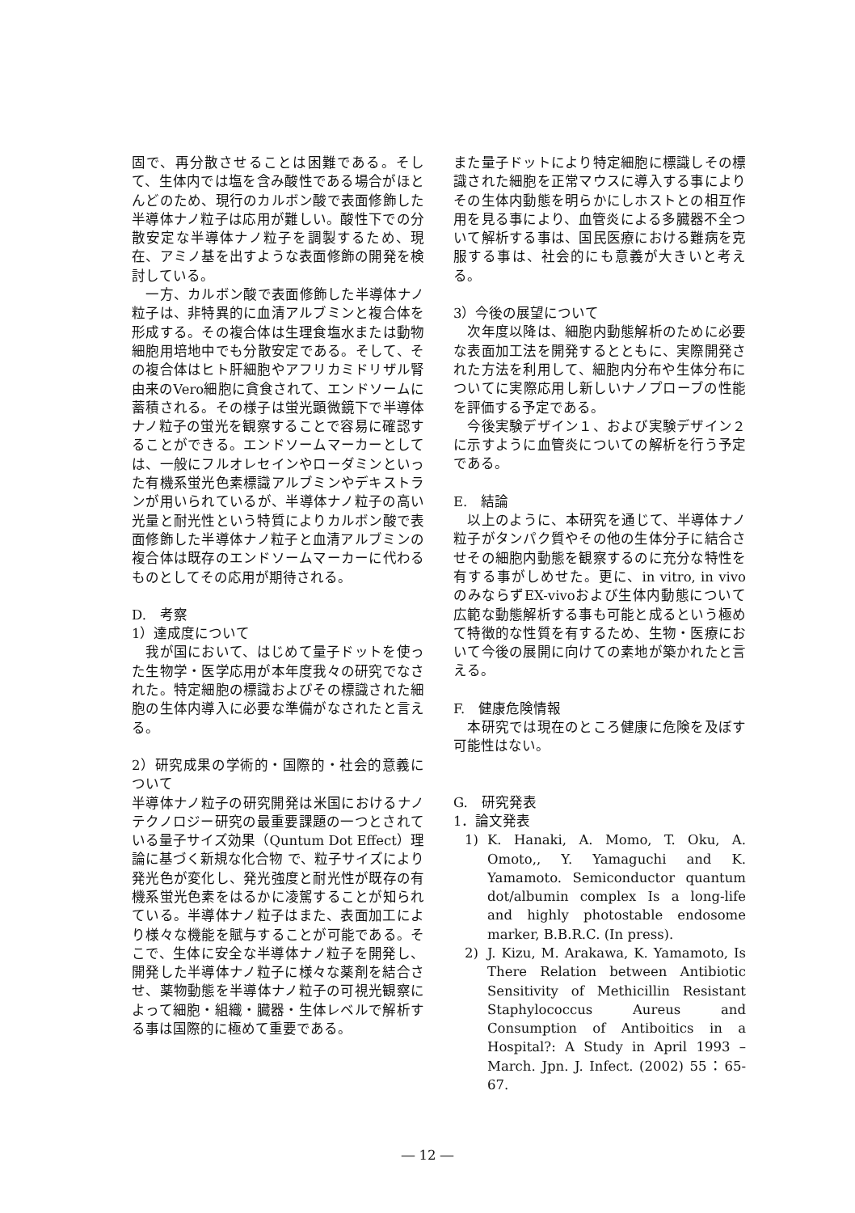固で、再分散させることは困難である。そして、生体内では塩を含み酸性である場合がほとんどのため、現行のカルボン酸で表面修飾した半導体ナノ粒子は応用が難しい。酸性下での分散安定な半導体ナノ粒子を調製するため、現在、アミノ基を出すような表面修飾の開発を検討している。
　一方、カルボン酸で表面修飾した半導体ナノ粒子は、非特異的に血清アルブミンと複合体を形成する。その複合体は生理食塩水または動物細胞用培地中でも分散安定である。そして、その複合体はヒト肝細胞やアフリカミドリザル腎由来のVero細胞に貪食されて、エンドソームに蓄積される。その様子は蛍光顕微鏡下で半導体ナノ粒子の蛍光を観察することで容易に確認することができる。エンドソームマーカーとしては、一般にフルオレセインやローダミンといった有機系蛍光色素標識アルブミンやデキストランが用いられているが、半導体ナノ粒子の高い光量と耐光性という特質によりカルボン酸で表面修飾した半導体ナノ粒子と血清アルブミンの複合体は既存のエンドソームマーカーに代わるものとしてその応用が期待される。
D.　考察
1）達成度について
　我が国において、はじめて量子ドットを使った生物学・医学応用が本年度我々の研究でなされた。特定細胞の標識およびその標識された細胞の生体内導入に必要な準備がなされたと言える。
2）研究成果の学術的・国際的・社会的意義について
半導体ナノ粒子の研究開発は米国におけるナノテクノロジー研究の最重要課題の一つとされている量子サイズ効果（Quntum Dot Effect）理論に基づく新規な化合物 で、粒子サイズにより発光色が変化し、発光強度と耐光性が既存の有機系蛍光色素をはるかに凌駕することが知られている。半導体ナノ粒子はまた、表面加工により様々な機能を賦与することが可能である。そこで、生体に安全な半導体ナノ粒子を開発し、開発した半導体ナノ粒子に様々な薬剤を結合させ、薬物動態を半導体ナノ粒子の可視光観察によって細胞・組織・臓器・生体レベルで解析する事は国際的に極めて重要である。
また量子ドットにより特定細胞に標識しその標識された細胞を正常マウスに導入する事によりその生体内動態を明らかにしホストとの相互作用を見る事により、血管炎による多臓器不全ついて解析する事は、国民医療における難病を克服する事は、社会的にも意義が大きいと考える。
3）今後の展望について
　次年度以降は、細胞内動態解析のために必要な表面加工法を開発するとともに、実際開発された方法を利用して、細胞内分布や生体分布についてに実際応用し新しいナノプローブの性能を評価する予定である。
　今後実験デザイン１、および実験デザイン２に示すように血管炎についての解析を行う予定である。
E.　結論
　以上のように、本研究を通じて、半導体ナノ粒子がタンパク質やその他の生体分子に結合させその細胞内動態を観察するのに充分な特性を有する事がしめせた。更に、in vitro, in vivoのみならずEX-vivoおよび生体内動態について広範な動態解析する事も可能と成るという極めて特徴的な性質を有するため、生物・医療において今後の展開に向けての素地が築かれたと言える。
F.　健康危険情報
　本研究では現在のところ健康に危険を及ぼす可能性はない。
G.　研究発表
1．論文発表
1) K. Hanaki, A. Momo, T. Oku, A. Omoto,, Y. Yamaguchi and K. Yamamoto. Semiconductor quantum dot/albumin complex Is a long-life and highly photostable endosome marker, B.B.R.C. (In press).
2) J. Kizu, M. Arakawa, K. Yamamoto, Is There Relation between Antibiotic Sensitivity of Methicillin Resistant Staphylococcus Aureus and Consumption of Antiboitics in a Hospital?: A Study in April 1993 – March. Jpn. J. Infect. (2002) 55：65-67.
― 12 ―